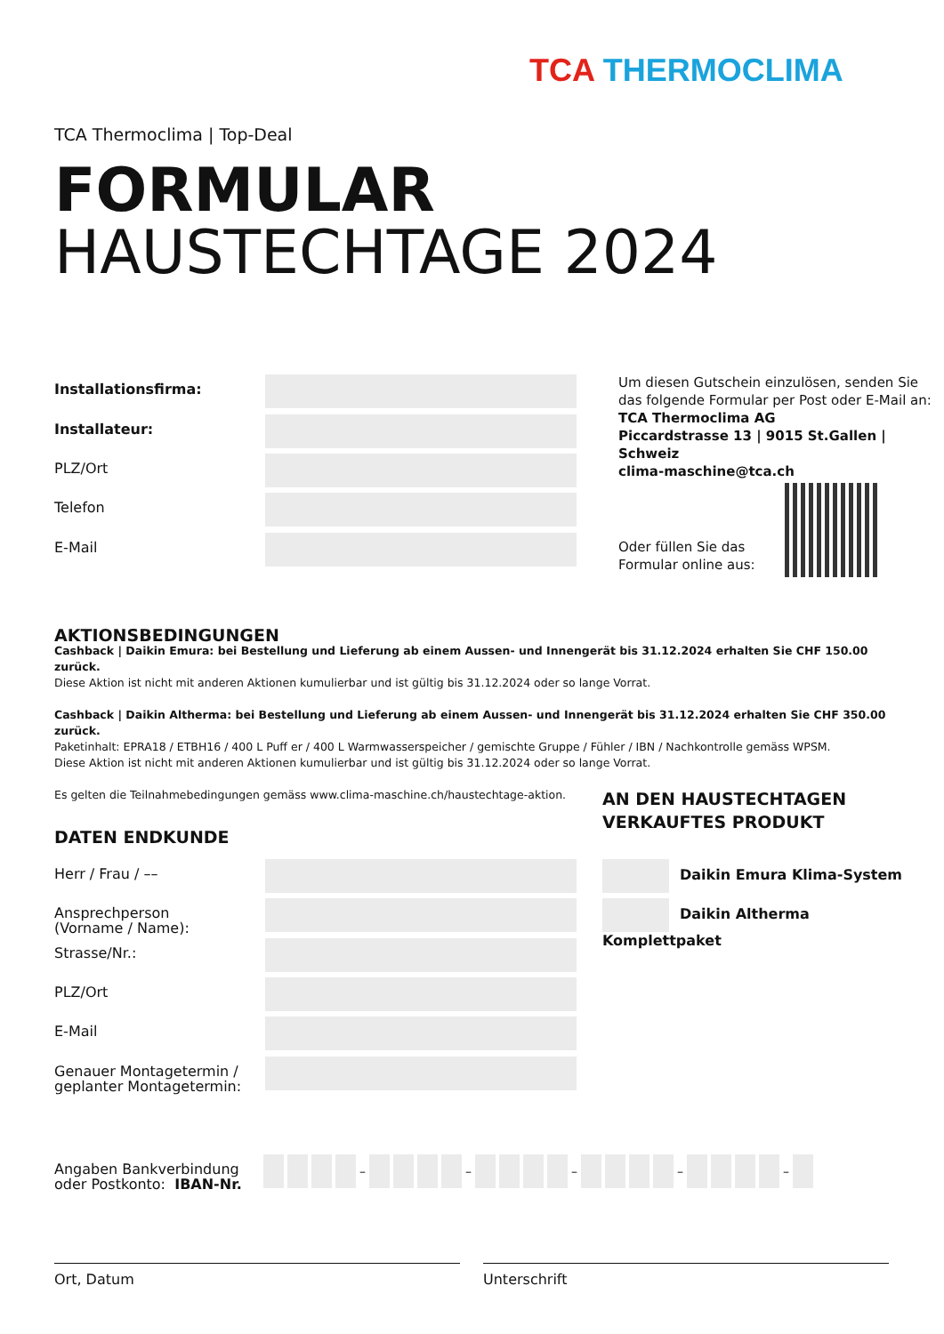TCA THERMOCLIMA
TCA Thermoclima | Top-Deal
FORMULAR
HAUSTECHTAGE 2024
Installationsfirma:
Installateur:
PLZ/Ort
Telefon
E-Mail
Um diesen Gutschein einzulösen, senden Sie
das folgende Formular per Post oder E-Mail an:
TCA Thermoclima AG
Piccardstrasse 13 | 9015 St.Gallen | Schweiz
clima-maschine@tca.ch
Oder füllen Sie das
Formular online aus:
AKTIONSBEDINGUNGEN
Cashback | Daikin Emura: bei Bestellung und Lieferung ab einem Aussen- und Innengerät bis 31.12.2024 erhalten Sie CHF 150.00 zurück.
Diese Aktion ist nicht mit anderen Aktionen kumulierbar und ist gültig bis 31.12.2024 oder so lange Vorrat.
Cashback | Daikin Altherma: bei Bestellung und Lieferung ab einem Aussen- und Innengerät bis 31.12.2024 erhalten Sie CHF 350.00 zurück.
Paketinhalt: EPRA18 / ETBH16 / 400 L Puff er / 400 L Warmwasserspeicher / gemischte Gruppe / Fühler / IBN / Nachkontrolle gemäss WPSM.
Diese Aktion ist nicht mit anderen Aktionen kumulierbar und ist gültig bis 31.12.2024 oder so lange Vorrat.
Es gelten die Teilnahmebedingungen gemäss www.clima-maschine.ch/haustechtage-aktion.
AN DEN HAUSTECHTAGEN
VERKAUFTES PRODUKT
DATEN ENDKUNDE
Daikin Emura Klima-System
Daikin Altherma Komplettpaket
Herr / Frau / ––
Ansprechperson
(Vorname / Name):
Strasse/Nr.:
PLZ/Ort
E-Mail
Genauer Montagetermin /
geplanter Montagetermin:
Angaben Bankverbindung
oder Postkonto: IBAN-Nr.
– – – – –
Ort, Datum Unterschrift